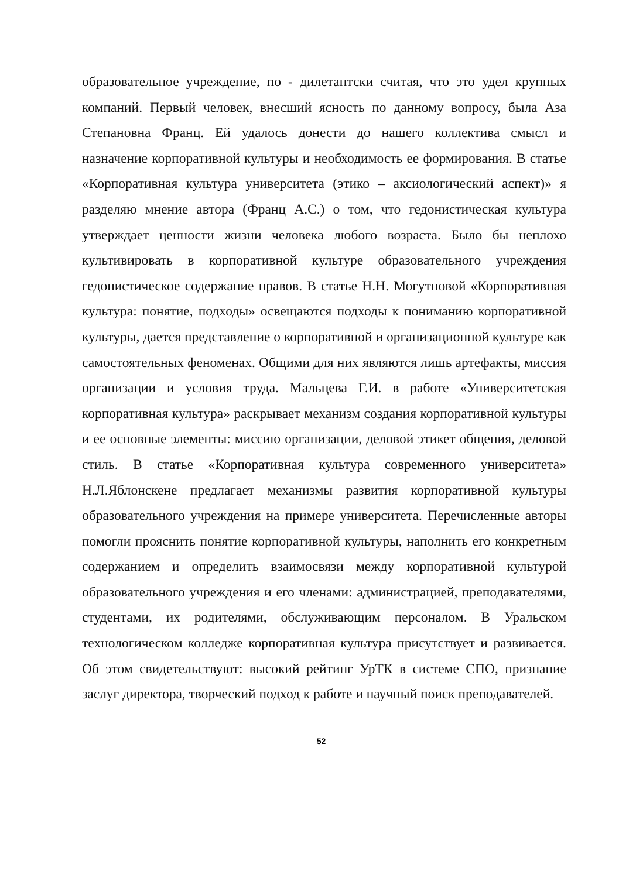образовательное учреждение, по - дилетантски считая, что это удел крупных компаний. Первый человек, внесший ясность по данному вопросу, была Аза Степановна Франц. Ей удалось донести до нашего коллектива смысл и назначение корпоративной культуры и необходимость ее формирования. В статье «Корпоративная культура университета (этико – аксиологический аспект)» я разделяю мнение автора (Франц А.С.) о том, что гедонистическая культура утверждает ценности жизни человека любого возраста. Было бы неплохо культивировать в корпоративной культуре образовательного учреждения гедонистическое содержание нравов. В статье Н.Н. Могутновой «Корпоративная культура: понятие, подходы» освещаются подходы к пониманию корпоративной культуры, дается представление о корпоративной и организационной культуре как самостоятельных феноменах. Общими для них являются лишь артефакты, миссия организации и условия труда. Мальцева Г.И. в работе «Университетская корпоративная культура» раскрывает механизм создания корпоративной культуры и ее основные элементы: миссию организации, деловой этикет общения, деловой стиль. В статье «Корпоративная культура современного университета» Н.Л.Яблонскене предлагает механизмы развития корпоративной культуры образовательного учреждения на примере университета. Перечисленные авторы помогли прояснить понятие корпоративной культуры, наполнить его конкретным содержанием и определить взаимосвязи между корпоративной культурой образовательного учреждения и его членами: администрацией, преподавателями, студентами, их родителями, обслуживающим персоналом. В Уральском технологическом колледже корпоративная культура присутствует и развивается. Об этом свидетельствуют: высокий рейтинг УрТК в системе СПО, признание заслуг директора, творческий подход к работе и научный поиск преподавателей.
52